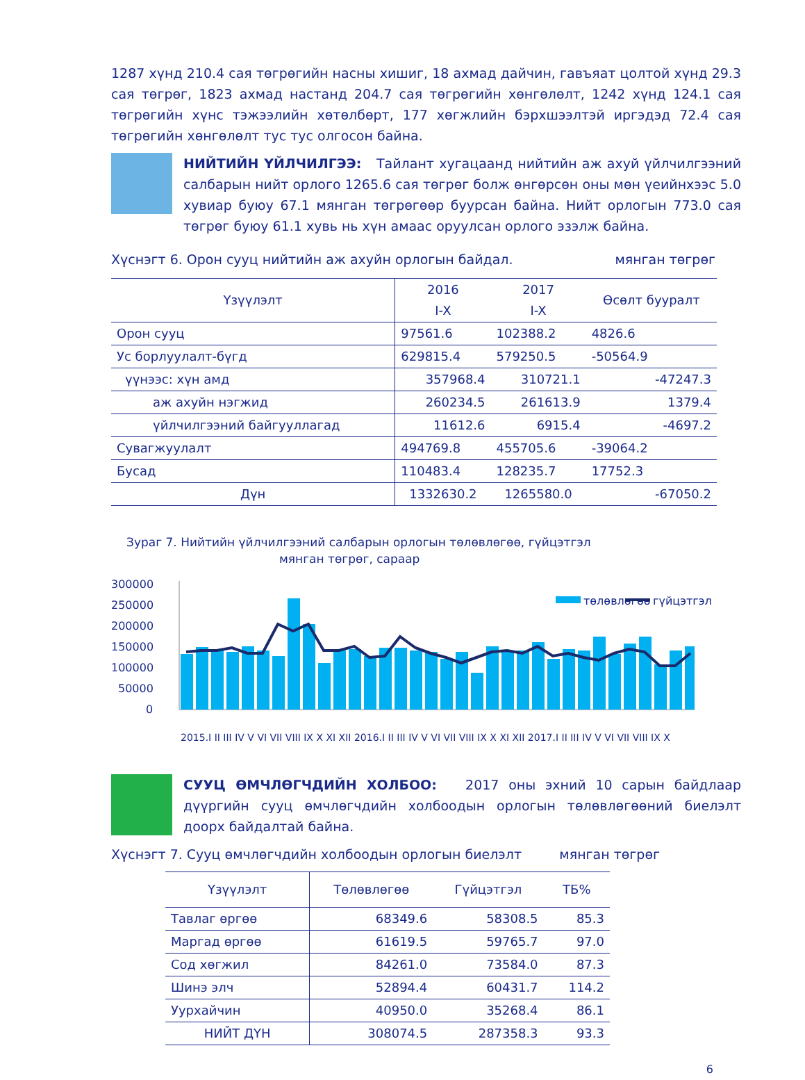1287 хүнд 210.4 сая төгрөгийн насны хишиг, 18 ахмад дайчин, гавъяат цолтой хүнд 29.3 сая төгрөг, 1823 ахмад настанд 204.7 сая төгрөгийн хөнгөлөлт, 1242 хүнд 124.1 сая төгрөгийн хүнс тэжээлийн хөтөлбөрт, 177 хөгжлийн бэрхшээлтэй иргэдэд 72.4 сая төгрөгийн хөнгөлөлт тус тус олгосон байна.
НИЙТИЙН ҮЙЛЧИЛГЭЭ: Тайлант хугацаанд нийтийн аж ахуй үйлчилгээний салбарын нийт орлого 1265.6 сая төгрөг болж өнгөрсөн оны мөн үеийнхээс 5.0 хувиар буюу 67.1 мянган төгрөгөөр буурсан байна. Нийт орлогын 773.0 сая төгрөг буюу 61.1 хувь нь хүн амаас оруулсан орлого эзэлж байна.
Хүснэгт 6. Орон сууц нийтийн аж ахуйн орлогын байдал. мянган төгрөг
| Үзүүлэлт | 2016 I-X | 2017 I-X | Өсөлт бууралт |
| --- | --- | --- | --- |
| Орон сууц | 97561.6 | 102388.2 | 4826.6 |
| Ус борлуулалт-бүгд | 629815.4 | 579250.5 | -50564.9 |
| үүнээс: хүн амд | 357968.4 | 310721.1 | -47247.3 |
| аж ахуйн нэгжид | 260234.5 | 261613.9 | 1379.4 |
| үйлчилгээний байгууллагад | 11612.6 | 6915.4 | -4697.2 |
| Сувагжуулалт | 494769.8 | 455705.6 | -39064.2 |
| Бусад | 110483.4 | 128235.7 | 17752.3 |
| Дүн | 1332630.2 | 1265580.0 | -67050.2 |
Зураг 7. Нийтийн үйлчилгээний салбарын орлогын төлөвлөгөө, гүйцэтгэл
мянган төгрөг, сараар
300000
250000
200000
150000
100000
50000
0
төлөвлөгөө
гүйцэтгэл
2015.I II III IV V VI VII VIII IX X XI XII 2016.I II III IV V VI VII VIII IX X XI XII 2017.I II III IV V VI VII VIII IX X
СУУЦ ӨМЧЛӨГЧДИЙН ХОЛБОО: 2017 оны эхний 10 сарын байдлаар дүүргийн сууц өмчлөгчдийн холбоодын орлогын төлөвлөгөөний биелэлт доорх байдалтай байна.
Хүснэгт 7. Сууц өмчлөгчдийн холбоодын орлогын биелэлт мянган төгрөг
| Үзүүлэлт | Төлөвлөгөө | Гүйцэтгэл | ТБ% |
| --- | --- | --- | --- |
| Тавлаг өргөө | 68349.6 | 58308.5 | 85.3 |
| Маргад өргөө | 61619.5 | 59765.7 | 97.0 |
| Сод хөгжил | 84261.0 | 73584.0 | 87.3 |
| Шинэ элч | 52894.4 | 60431.7 | 114.2 |
| Уурхайчин | 40950.0 | 35268.4 | 86.1 |
| НИЙТ ДҮН | 308074.5 | 287358.3 | 93.3 |
6